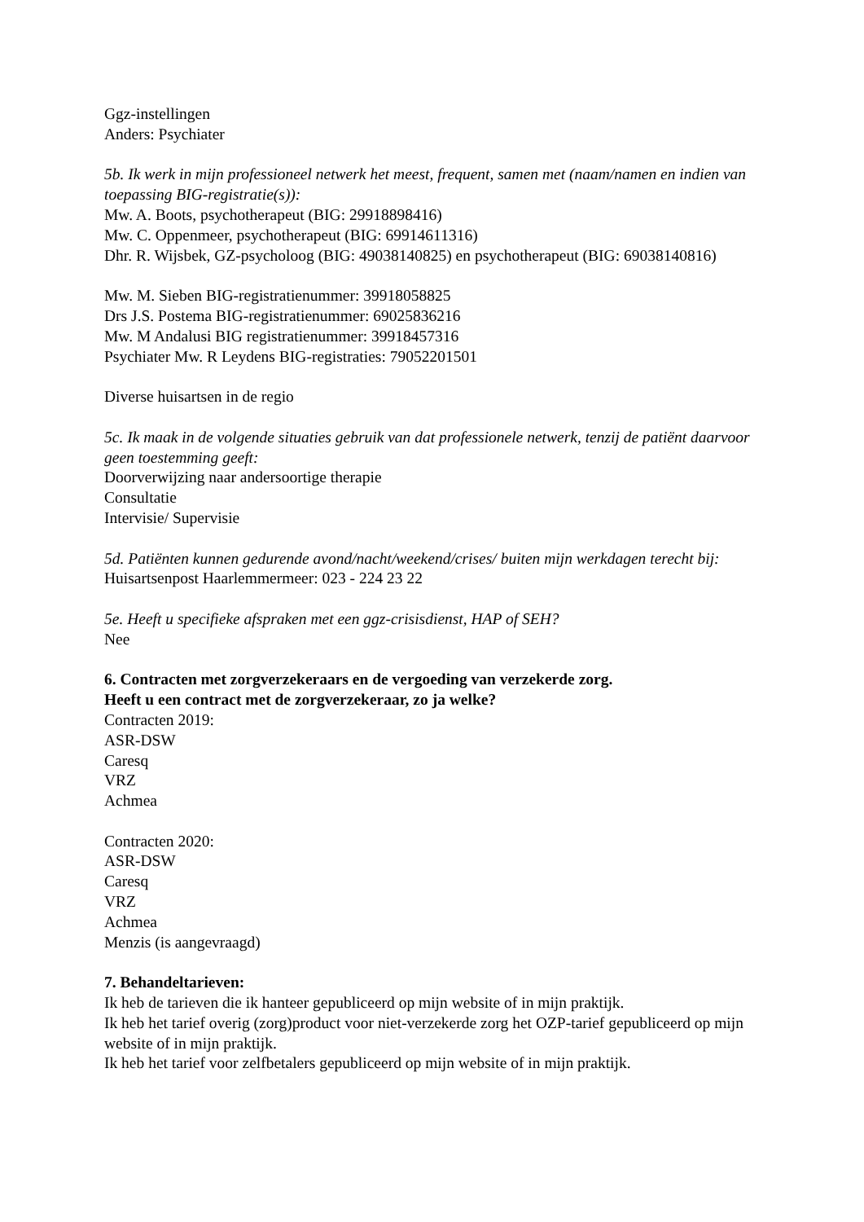Ggz-instellingen
Anders: Psychiater
5b. Ik werk in mijn professioneel netwerk het meest, frequent, samen met (naam/namen en indien van toepassing BIG-registratie(s)):
Mw. A. Boots, psychotherapeut (BIG: 29918898416)
Mw. C. Oppenmeer, psychotherapeut (BIG: 69914611316)
Dhr. R. Wijsbek, GZ-psycholoog (BIG: 49038140825) en psychotherapeut (BIG: 69038140816)
Mw. M. Sieben BIG-registratienummer: 39918058825
Drs J.S. Postema BIG-registratienummer: 69025836216
Mw. M Andalusi BIG registratienummer: 39918457316
Psychiater Mw. R Leydens BIG-registraties: 79052201501
Diverse huisartsen in de regio
5c. Ik maak in de volgende situaties gebruik van dat professionele netwerk, tenzij de patiënt daarvoor geen toestemming geeft:
Doorverwijzing naar andersoortige therapie
Consultatie
Intervisie/ Supervisie
5d. Patiënten kunnen gedurende avond/nacht/weekend/crises/ buiten mijn werkdagen terecht bij:
Huisartsenpost Haarlemmermeer: 023 - 224 23 22
5e. Heeft u specifieke afspraken met een ggz-crisisdienst, HAP of SEH?
Nee
6. Contracten met zorgverzekeraars en de vergoeding van verzekerde zorg.
Heeft u een contract met de zorgverzekeraar, zo ja welke?
Contracten 2019:
ASR-DSW
Caresq
VRZ
Achmea
Contracten 2020:
ASR-DSW
Caresq
VRZ
Achmea
Menzis (is aangevraagd)
7. Behandeltarieven:
Ik heb de tarieven die ik hanteer gepubliceerd op mijn website of in mijn praktijk.
Ik heb het tarief overig (zorg)product voor niet-verzekerde zorg het OZP-tarief gepubliceerd op mijn website of in mijn praktijk.
Ik heb het tarief voor zelfbetalers gepubliceerd op mijn website of in mijn praktijk.